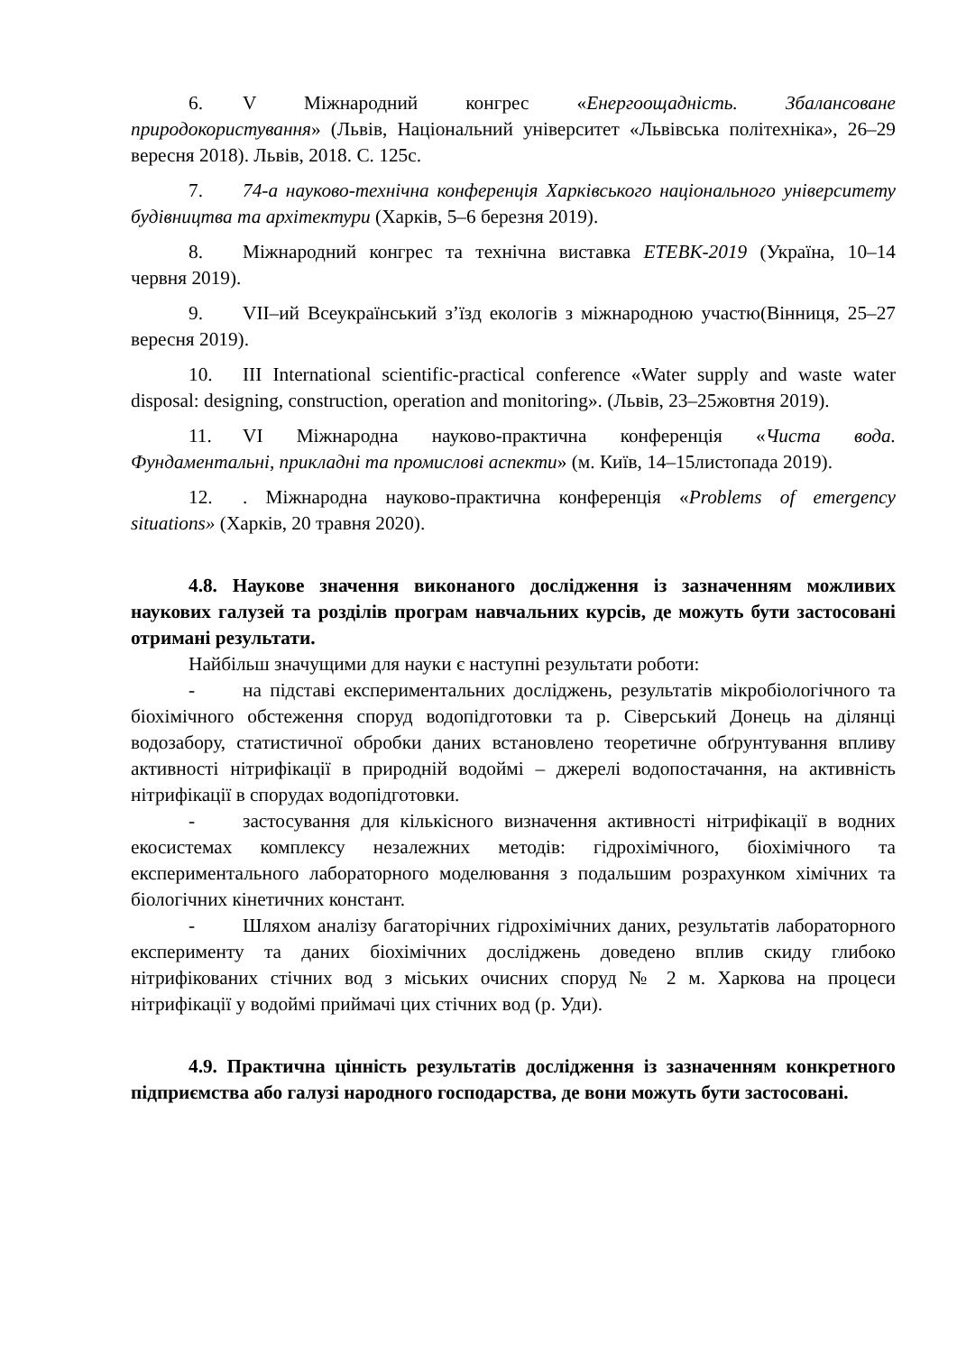6. V Міжнародний конгрес «Енергоощадність. Збалансоване природокористування» (Львів, Національний університет «Львівська політехніка», 26–29 вересня 2018). Львів, 2018. С. 125с.
7. 74-а науково-технічна конференція Харківського національного університету будівництва та архітектури (Харків, 5–6 березня 2019).
8. Міжнародний конгрес та технічна виставка ЕТЕВК-2019 (Україна, 10–14 червня 2019).
9. VII–ий Всеукраїнський з’їзд екологів з міжнародною участю(Вінниця, 25–27 вересня 2019).
10. III International scientific-practical conference «Water supply and waste water disposal: designing, construction, operation and monitoring». (Львів, 23–25жовтня 2019).
11. VI Міжнародна науково-практична конференція «Чиста вода. Фундаментальні, прикладні та промислові аспекти» (м. Київ, 14–15листопада 2019).
12.. Міжнародна науково-практична конференція «Problems of emergency situations» (Харків, 20 травня 2020).
4.8. Наукове значення виконаного дослідження із зазначенням можливих наукових галузей та розділів програм навчальних курсів, де можуть бути застосовані отримані результати.
Найбільш значущими для науки є наступні результати роботи:
- на підставі експериментальних досліджень, результатів мікробіологічного та біохімічного обстеження споруд водопідготовки та р. Сіверський Донець на ділянці водозабору, статистичної обробки даних встановлено теоретичне обґрунтування впливу активності нітрифікації в природній водоймі – джерелі водопостачання, на активність нітрифікації в спорудах водопідготовки.
- застосування для кількісного визначення активності нітрифікації в водних екосистемах комплексу незалежних методів: гідрохімічного, біохімічного та експериментального лабораторного моделювання з подальшим розрахунком хімічних та біологічних кінетичних констант.
- Шляхом аналізу багаторічних гідрохімічних даних, результатів лабораторного експерименту та даних біохімічних досліджень доведено вплив скиду глибоко нітрифікованих стічних вод з міських очисних споруд № 2 м. Харкова на процеси нітрифікації у водоймі приймачі цих стічних вод (р. Уди).
4.9. Практична цінність результатів дослідження із зазначенням конкретного підприємства або галузі народного господарства, де вони можуть бути застосовані.